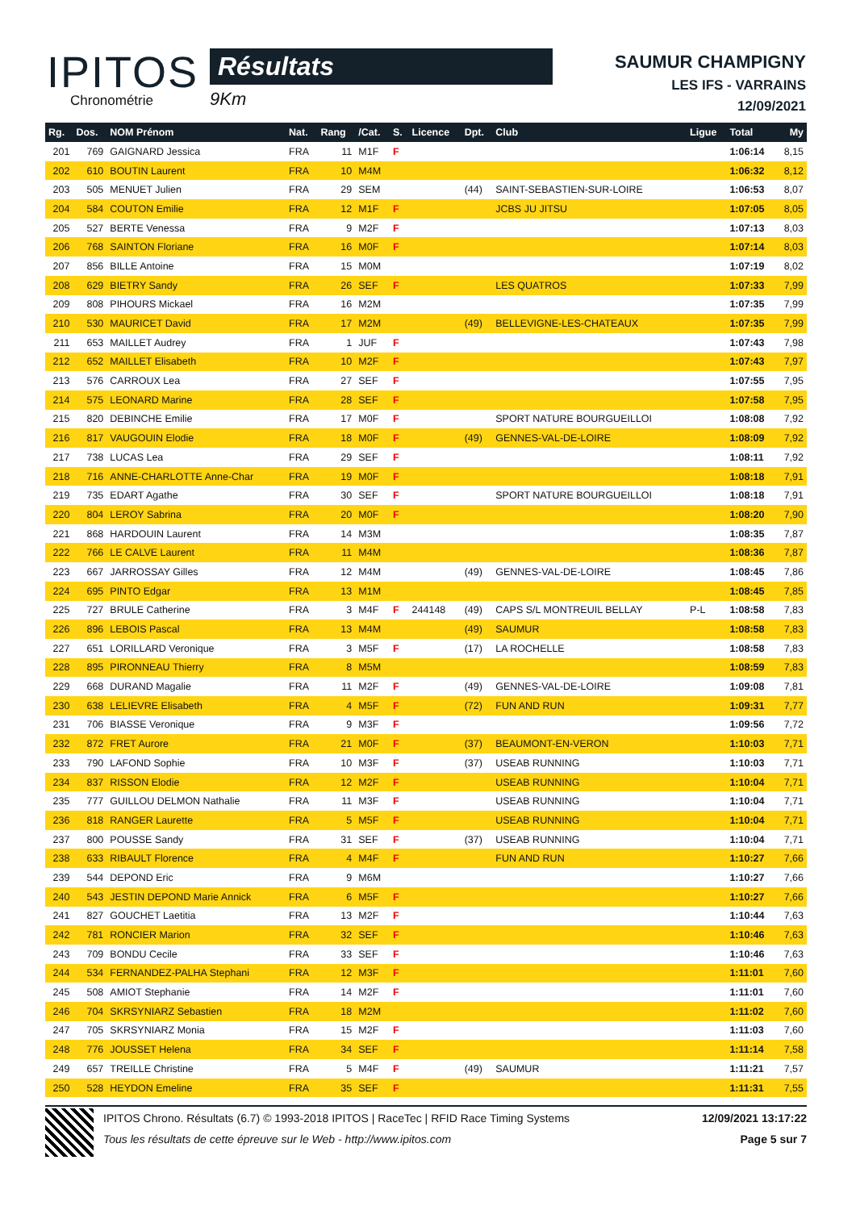IPITOS
Chronométrie
Résultats
9Km
SAUMUR CHAMPIGNY
LES IFS - VARRAINS
12/09/2021
| Rg. | Dos. | NOM Prénom | Nat. | Rang | /Cat. | S. | Licence | Dpt. | Club | Ligue | Total | My |
| --- | --- | --- | --- | --- | --- | --- | --- | --- | --- | --- | --- | --- |
| 201 | 769 | GAIGNARD Jessica | FRA | 11 | M1F | F | | | | | 1:06:14 | 8,15 |
| 202 | 610 | BOUTIN Laurent | FRA | 10 | M4M | | | | | | 1:06:32 | 8,12 |
| 203 | 505 | MENUET Julien | FRA | 29 | SEM | | | (44) | SAINT-SEBASTIEN-SUR-LOIRE | | 1:06:53 | 8,07 |
| 204 | 584 | COUTON Emilie | FRA | 12 | M1F | F | | | JCBS JU JITSU | | 1:07:05 | 8,05 |
| 205 | 527 | BERTE Venessa | FRA | 9 | M2F | F | | | | | 1:07:13 | 8,03 |
| 206 | 768 | SAINTON Floriane | FRA | 16 | M0F | F | | | | | 1:07:14 | 8,03 |
| 207 | 856 | BILLE Antoine | FRA | 15 | M0M | | | | | | 1:07:19 | 8,02 |
| 208 | 629 | BIETRY Sandy | FRA | 26 | SEF | F | | | LES QUATROS | | 1:07:33 | 7,99 |
| 209 | 808 | PIHOURS Mickael | FRA | 16 | M2M | | | | | | 1:07:35 | 7,99 |
| 210 | 530 | MAURICET David | FRA | 17 | M2M | | | (49) | BELLEVIGNE-LES-CHATEAUX | | 1:07:35 | 7,99 |
| 211 | 653 | MAILLET Audrey | FRA | 1 | JUF | F | | | | | 1:07:43 | 7,98 |
| 212 | 652 | MAILLET Elisabeth | FRA | 10 | M2F | F | | | | | 1:07:43 | 7,97 |
| 213 | 576 | CARROUX Lea | FRA | 27 | SEF | F | | | | | 1:07:55 | 7,95 |
| 214 | 575 | LEONARD Marine | FRA | 28 | SEF | F | | | | | 1:07:58 | 7,95 |
| 215 | 820 | DEBINCHE Emilie | FRA | 17 | M0F | F | | | SPORT NATURE BOURGUEILLOI | | 1:08:08 | 7,92 |
| 216 | 817 | VAUGOUIN Elodie | FRA | 18 | M0F | F | | (49) | GENNES-VAL-DE-LOIRE | | 1:08:09 | 7,92 |
| 217 | 738 | LUCAS Lea | FRA | 29 | SEF | F | | | | | 1:08:11 | 7,92 |
| 218 | 716 | ANNE-CHARLOTTE Anne-Char | FRA | 19 | M0F | F | | | | | 1:08:18 | 7,91 |
| 219 | 735 | EDART Agathe | FRA | 30 | SEF | F | | | SPORT NATURE BOURGUEILLOI | | 1:08:18 | 7,91 |
| 220 | 804 | LEROY Sabrina | FRA | 20 | M0F | F | | | | | 1:08:20 | 7,90 |
| 221 | 868 | HARDOUIN Laurent | FRA | 14 | M3M | | | | | | 1:08:35 | 7,87 |
| 222 | 766 | LE CALVE Laurent | FRA | 11 | M4M | | | | | | 1:08:36 | 7,87 |
| 223 | 667 | JARROSSAY Gilles | FRA | 12 | M4M | | | (49) | GENNES-VAL-DE-LOIRE | | 1:08:45 | 7,86 |
| 224 | 695 | PINTO Edgar | FRA | 13 | M1M | | | | | | 1:08:45 | 7,85 |
| 225 | 727 | BRULE Catherine | FRA | 3 | M4F | F | 244148 | (49) | CAPS S/L MONTREUIL BELLAY | P-L | 1:08:58 | 7,83 |
| 226 | 896 | LEBOIS Pascal | FRA | 13 | M4M | | | (49) | SAUMUR | | 1:08:58 | 7,83 |
| 227 | 651 | LORILLARD Veronique | FRA | 3 | M5F | F | | (17) | LA ROCHELLE | | 1:08:58 | 7,83 |
| 228 | 895 | PIRONNEAU Thierry | FRA | 8 | M5M | | | | | | 1:08:59 | 7,83 |
| 229 | 668 | DURAND Magalie | FRA | 11 | M2F | F | | (49) | GENNES-VAL-DE-LOIRE | | 1:09:08 | 7,81 |
| 230 | 638 | LELIEVRE Elisabeth | FRA | 4 | M5F | F | | (72) | FUN AND RUN | | 1:09:31 | 7,77 |
| 231 | 706 | BIASSE Veronique | FRA | 9 | M3F | F | | | | | 1:09:56 | 7,72 |
| 232 | 872 | FRET Aurore | FRA | 21 | M0F | F | | (37) | BEAUMONT-EN-VERON | | 1:10:03 | 7,71 |
| 233 | 790 | LAFOND Sophie | FRA | 10 | M3F | F | | (37) | USEAB RUNNING | | 1:10:03 | 7,71 |
| 234 | 837 | RISSON Elodie | FRA | 12 | M2F | F | | | USEAB RUNNING | | 1:10:04 | 7,71 |
| 235 | 777 | GUILLOU DELMON Nathalie | FRA | 11 | M3F | F | | | USEAB RUNNING | | 1:10:04 | 7,71 |
| 236 | 818 | RANGER Laurette | FRA | 5 | M5F | F | | | USEAB RUNNING | | 1:10:04 | 7,71 |
| 237 | 800 | POUSSE Sandy | FRA | 31 | SEF | F | | (37) | USEAB RUNNING | | 1:10:04 | 7,71 |
| 238 | 633 | RIBAULT Florence | FRA | 4 | M4F | F | | | FUN AND RUN | | 1:10:27 | 7,66 |
| 239 | 544 | DEPOND Eric | FRA | 9 | M6M | | | | | | 1:10:27 | 7,66 |
| 240 | 543 | JESTIN DEPOND Marie Annick | FRA | 6 | M5F | F | | | | | 1:10:27 | 7,66 |
| 241 | 827 | GOUCHET Laetitia | FRA | 13 | M2F | F | | | | | 1:10:44 | 7,63 |
| 242 | 781 | RONCIER Marion | FRA | 32 | SEF | F | | | | | 1:10:46 | 7,63 |
| 243 | 709 | BONDU Cecile | FRA | 33 | SEF | F | | | | | 1:10:46 | 7,63 |
| 244 | 534 | FERNANDEZ-PALHA Stephani | FRA | 12 | M3F | F | | | | | 1:11:01 | 7,60 |
| 245 | 508 | AMIOT Stephanie | FRA | 14 | M2F | F | | | | | 1:11:01 | 7,60 |
| 246 | 704 | SKRSYNIARZ Sebastien | FRA | 18 | M2M | | | | | | 1:11:02 | 7,60 |
| 247 | 705 | SKRSYNIARZ Monia | FRA | 15 | M2F | F | | | | | 1:11:03 | 7,60 |
| 248 | 776 | JOUSSET Helena | FRA | 34 | SEF | F | | | | | 1:11:14 | 7,58 |
| 249 | 657 | TREILLE Christine | FRA | 5 | M4F | F | | (49) | SAUMUR | | 1:11:21 | 7,57 |
| 250 | 528 | HEYDON Emeline | FRA | 35 | SEF | F | | | | | 1:11:31 | 7,55 |
12/09/2021 13:17:22
Page 5 sur 7
IPITOS Chrono. Résultats (6.7) © 1993-2018 IPITOS | RaceTec | RFID Race Timing Systems
Tous les résultats de cette épreuve sur le Web - http://www.ipitos.com